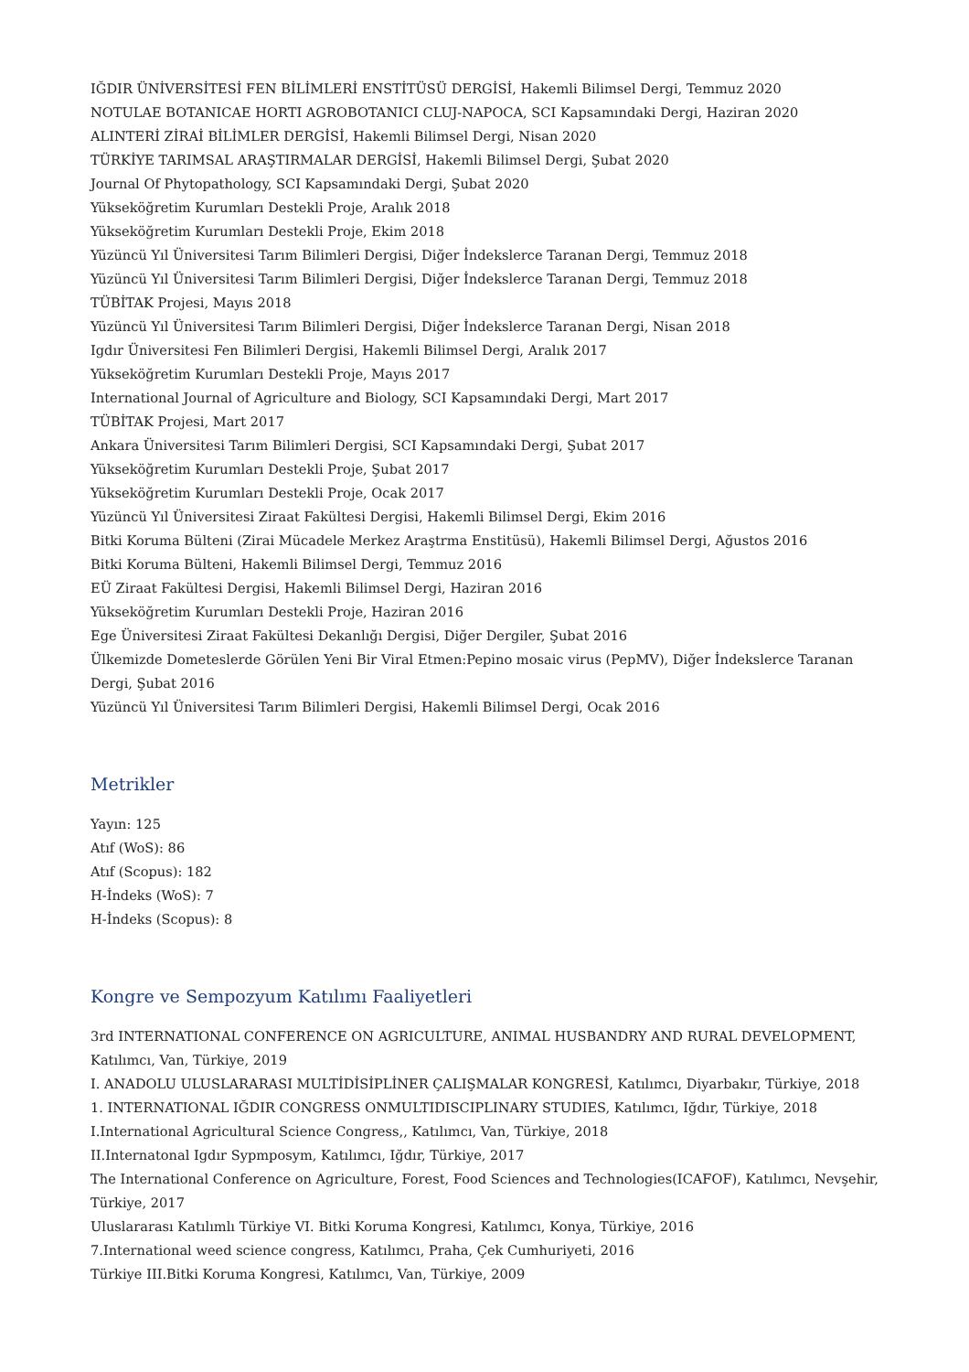IĞDIR ÜNİVERSİTESİ FEN BİLİMLERİ ENSTİTÜSÜ DERGİSİ, Hakemli Bilimsel Dergi, Temmuz 2020
NOTULAE BOTANICAE HORTI AGROBOTANICI CLUJ-NAPOCA, SCI Kapsamındaki Dergi, Haziran 2020
ALINTERİ ZİRAİ BİLİMLER DERGİSİ, Hakemli Bilimsel Dergi, Nisan 2020
TÜRKİYE TARIMSAL ARAŞTIRMALAR DERGİSİ, Hakemli Bilimsel Dergi, Şubat 2020
Journal Of Phytopathology, SCI Kapsamındaki Dergi, Şubat 2020
Yükseköğretim Kurumları Destekli Proje, Aralık 2018
Yükseköğretim Kurumları Destekli Proje, Ekim 2018
Yüzüncü Yıl Üniversitesi Tarım Bilimleri Dergisi, Diğer İndekslerce Taranan Dergi, Temmuz 2018
Yüzüncü Yıl Üniversitesi Tarım Bilimleri Dergisi, Diğer İndekslerce Taranan Dergi, Temmuz 2018
TÜBİTAK Projesi, Mayıs 2018
Yüzüncü Yıl Üniversitesi Tarım Bilimleri Dergisi, Diğer İndekslerce Taranan Dergi, Nisan 2018
Igdır Üniversitesi Fen Bilimleri Dergisi, Hakemli Bilimsel Dergi, Aralık 2017
Yükseköğretim Kurumları Destekli Proje, Mayıs 2017
International Journal of Agriculture and Biology, SCI Kapsamındaki Dergi, Mart 2017
TÜBİTAK Projesi, Mart 2017
Ankara Üniversitesi Tarım Bilimleri Dergisi, SCI Kapsamındaki Dergi, Şubat 2017
Yükseköğretim Kurumları Destekli Proje, Şubat 2017
Yükseköğretim Kurumları Destekli Proje, Ocak 2017
Yüzüncü Yıl Üniversitesi Ziraat Fakültesi Dergisi, Hakemli Bilimsel Dergi, Ekim 2016
Bitki Koruma Bülteni (Zirai Mücadele Merkez Araştrma Enstitüsü), Hakemli Bilimsel Dergi, Ağustos 2016
Bitki Koruma Bülteni, Hakemli Bilimsel Dergi, Temmuz 2016
EÜ Ziraat Fakültesi Dergisi, Hakemli Bilimsel Dergi, Haziran 2016
Yükseköğretim Kurumları Destekli Proje, Haziran 2016
Ege Üniversitesi Ziraat Fakültesi Dekanlığı Dergisi, Diğer Dergiler, Şubat 2016
Ülkemizde Dometeslerde Görülen Yeni Bir Viral Etmen:Pepino mosaic virus (PepMV), Diğer İndekslerce Taranan Dergi, Şubat 2016
Yüzüncü Yıl Üniversitesi Tarım Bilimleri Dergisi, Hakemli Bilimsel Dergi, Ocak 2016
Metrikler
Yayın: 125
Atıf (WoS): 86
Atıf (Scopus): 182
H-İndeks (WoS): 7
H-İndeks (Scopus): 8
Kongre ve Sempozyum Katılımı Faaliyetleri
3rd INTERNATIONAL CONFERENCE ON AGRICULTURE, ANIMAL HUSBANDRY AND RURAL DEVELOPMENT, Katılımcı, Van, Türkiye, 2019
I. ANADOLU ULUSLARARASI MULTİDİSİPLİNER ÇALIŞMALAR KONGRESİ, Katılımcı, Diyarbakır, Türkiye, 2018
1. INTERNATIONAL IĞDIR CONGRESS ONMULTIDISCIPLINARY STUDIES, Katılımcı, Iğdır, Türkiye, 2018
I.International Agricultural Science Congress,, Katılımcı, Van, Türkiye, 2018
II.Internatonal Igdır Sypmposym, Katılımcı, Iğdır, Türkiye, 2017
The International Conference on Agriculture, Forest, Food Sciences and Technologies(ICAFOF), Katılımcı, Nevşehir, Türkiye, 2017
Uluslararası Katılımlı Türkiye VI. Bitki Koruma Kongresi, Katılımcı, Konya, Türkiye, 2016
7.International weed science congress, Katılımcı, Praha, Çek Cumhuriyeti, 2016
Türkiye III.Bitki Koruma Kongresi, Katılımcı, Van, Türkiye, 2009